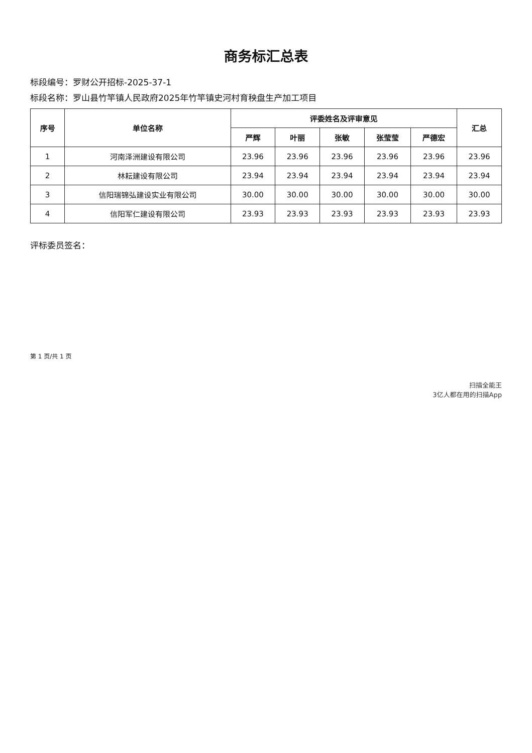商务标汇总表
标段编号：罗财公开招标-2025-37-1
标段名称：罗山县竹竿镇人民政府2025年竹竿镇史河村育秧盘生产加工项目
| 序号 | 单位名称 | 评委姓名及评审意见 | | | | | 汇总 |
| --- | --- | --- | --- | --- | --- | --- | --- |
| | | 严辉 | 叶丽 | 张敏 | 张莹莹 | 严德宏 | |
| 1 | 河南泽洲建设有限公司 | 23.96 | 23.96 | 23.96 | 23.96 | 23.96 | 23.96 |
| 2 | 林耘建设有限公司 | 23.94 | 23.94 | 23.94 | 23.94 | 23.94 | 23.94 |
| 3 | 信阳瑞锦弘建设实业有限公司 | 30.00 | 30.00 | 30.00 | 30.00 | 30.00 | 30.00 |
| 4 | 信阳军仁建设有限公司 | 23.93 | 23.93 | 23.93 | 23.93 | 23.93 | 23.93 |
评标委员签名：
第 1 页/共 1 页
扫描全能王
3亿人都在用的扫描App